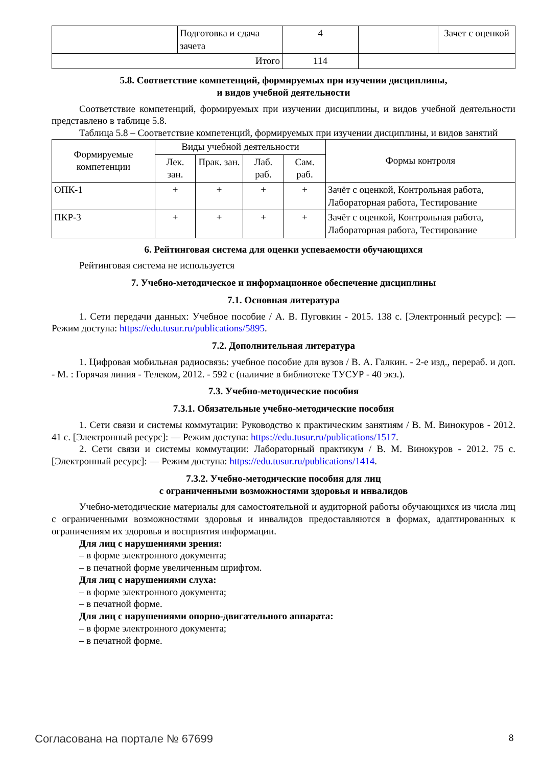| | Подготовка и сдача зачета | 4 | | Зачет с оценкой |
| Итого | | 114 | | |
5.8. Соответствие компетенций, формируемых при изучении дисциплины,
и видов учебной деятельности
Соответствие компетенций, формируемых при изучении дисциплины, и видов учебной деятельности представлено в таблице 5.8.
Таблица 5.8 – Соответствие компетенций, формируемых при изучении дисциплины, и видов занятий
| Формируемые компетенции | Виды учебной деятельности | | | | Формы контроля |
| --- | --- | --- | --- | --- | --- |
| | Лек. зан. | Прак. зан. | Лаб. раб. | Сам. раб. | |
| ОПК-1 | + | + | + | + | Зачёт с оценкой, Контрольная работа, Лабораторная работа, Тестирование |
| ПКР-3 | + | + | + | + | Зачёт с оценкой, Контрольная работа, Лабораторная работа, Тестирование |
6. Рейтинговая система для оценки успеваемости обучающихся
Рейтинговая система не используется
7. Учебно-методическое и информационное обеспечение дисциплины
7.1. Основная литература
1. Сети передачи данных: Учебное пособие / А. В. Пуговкин - 2015. 138 с. [Электронный ресурс]: — Режим доступа: https://edu.tusur.ru/publications/5895.
7.2. Дополнительная литература
1. Цифровая мобильная радиосвязь: учебное пособие для вузов / В. А. Галкин. - 2-е изд., перераб. и доп. - М. : Горячая линия - Телеком, 2012. - 592 с (наличие в библиотеке ТУСУР - 40 экз.).
7.3. Учебно-методические пособия
7.3.1. Обязательные учебно-методические пособия
1. Сети связи и системы коммутации: Руководство к практическим занятиям / В. М. Винокуров - 2012. 41 с. [Электронный ресурс]: — Режим доступа: https://edu.tusur.ru/publications/1517.
2. Сети связи и системы коммутации: Лабораторный практикум / В. М. Винокуров - 2012. 75 с. [Электронный ресурс]: — Режим доступа: https://edu.tusur.ru/publications/1414.
7.3.2. Учебно-методические пособия для лиц
с ограниченными возможностями здоровья и инвалидов
Учебно-методические материалы для самостоятельной и аудиторной работы обучающихся из числа лиц с ограниченными возможностями здоровья и инвалидов предоставляются в формах, адаптированных к ограничениям их здоровья и восприятия информации.
Для лиц с нарушениями зрения:
– в форме электронного документа;
– в печатной форме увеличенным шрифтом.
Для лиц с нарушениями слуха:
– в форме электронного документа;
– в печатной форме.
Для лиц с нарушениями опорно-двигательного аппарата:
– в форме электронного документа;
– в печатной форме.
Согласована на портале № 67699 8